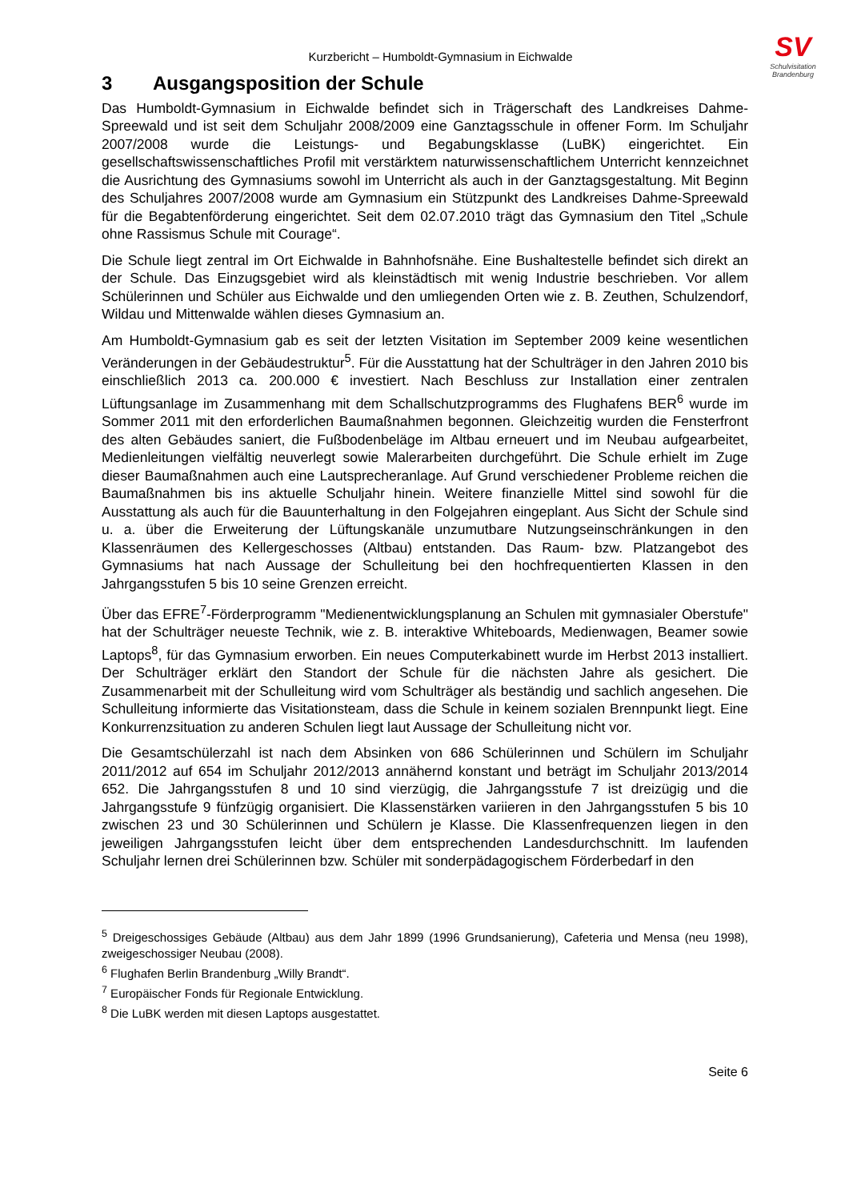SV
Schulvisitation
Brandenburg
Kurzbericht – Humboldt-Gymnasium in Eichwalde
3 Ausgangsposition der Schule
Das Humboldt-Gymnasium in Eichwalde befindet sich in Trägerschaft des Landkreises Dahme-Spreewald und ist seit dem Schuljahr 2008/2009 eine Ganztagsschule in offener Form. Im Schuljahr 2007/2008 wurde die Leistungs- und Begabungsklasse (LuBK) eingerichtet. Ein gesellschaftswissenschaftliches Profil mit verstärktem naturwissenschaftlichem Unterricht kennzeichnet die Ausrichtung des Gymnasiums sowohl im Unterricht als auch in der Ganztagsgestaltung. Mit Beginn des Schuljahres 2007/2008 wurde am Gymnasium ein Stützpunkt des Landkreises Dahme-Spreewald für die Begabtenförderung eingerichtet. Seit dem 02.07.2010 trägt das Gymnasium den Titel „Schule ohne Rassismus Schule mit Courage“.
Die Schule liegt zentral im Ort Eichwalde in Bahnhofsnähe. Eine Bushaltestelle befindet sich direkt an der Schule. Das Einzugsgebiet wird als kleinstädtisch mit wenig Industrie beschrieben. Vor allem Schülerinnen und Schüler aus Eichwalde und den umliegenden Orten wie z. B. Zeuthen, Schulzendorf, Wildau und Mittenwalde wählen dieses Gymnasium an.
Am Humboldt-Gymnasium gab es seit der letzten Visitation im September 2009 keine wesentlichen Veränderungen in der Gebäudestruktur<sup>5</sup>. Für die Ausstattung hat der Schulträger in den Jahren 2010 bis einschließlich 2013 ca. 200.000 € investiert. Nach Beschluss zur Installation einer zentralen Lüftungsanlage im Zusammenhang mit dem Schallschutzprogramms des Flughafens BER<sup>6</sup> wurde im Sommer 2011 mit den erforderlichen Baumaßnahmen begonnen. Gleichzeitig wurden die Fensterfront des alten Gebäudes saniert, die Fußbodenbeläge im Altbau erneuert und im Neubau aufgearbeitet, Medienleitungen vielfältig neuverlegt sowie Malerarbeiten durchgeführt. Die Schule erhielt im Zuge dieser Baumaßnahmen auch eine Lautsprecheranlage. Auf Grund verschiedener Probleme reichen die Baumaßnahmen bis ins aktuelle Schuljahr hinein. Weitere finanzielle Mittel sind sowohl für die Ausstattung als auch für die Bauunterhaltung in den Folgejahren eingeplant. Aus Sicht der Schule sind u. a. über die Erweiterung der Lüftungskanäle unzumutbare Nutzungseinschränkungen in den Klassenräumen des Kellergeschosses (Altbau) entstanden. Das Raum- bzw. Platzangebot des Gymnasiums hat nach Aussage der Schulleitung bei den hochfrequentierten Klassen in den Jahrgangsstufen 5 bis 10 seine Grenzen erreicht.
Über das EFRE<sup>7</sup>-Förderprogramm "Medienentwicklungsplanung an Schulen mit gymnasialer Oberstufe" hat der Schulträger neueste Technik, wie z. B. interaktive Whiteboards, Medienwagen, Beamer sowie Laptops<sup>8</sup>, für das Gymnasium erworben. Ein neues Computerkabinett wurde im Herbst 2013 installiert. Der Schulträger erklärt den Standort der Schule für die nächsten Jahre als gesichert. Die Zusammenarbeit mit der Schulleitung wird vom Schulträger als beständig und sachlich angesehen. Die Schulleitung informierte das Visitationsteam, dass die Schule in keinem sozialen Brennpunkt liegt. Eine Konkurrenzsituation zu anderen Schulen liegt laut Aussage der Schulleitung nicht vor.
Die Gesamtschülerzahl ist nach dem Absinken von 686 Schülerinnen und Schülern im Schuljahr 2011/2012 auf 654 im Schuljahr 2012/2013 annähernd konstant und beträgt im Schuljahr 2013/2014 652. Die Jahrgangsstufen 8 und 10 sind vierzügig, die Jahrgangsstufe 7 ist dreizügig und die Jahrgangsstufe 9 fünfzügig organisiert. Die Klassenstärken variieren in den Jahrgangsstufen 5 bis 10 zwischen 23 und 30 Schülerinnen und Schülern je Klasse. Die Klassenfrequenzen liegen in den jeweiligen Jahrgangsstufen leicht über dem entsprechenden Landesdurchschnitt. Im laufenden Schuljahr lernen drei Schülerinnen bzw. Schüler mit sonderpädagogischem Förderbedarf in den
<sup>5</sup> Dreigeschossiges Gebäude (Altbau) aus dem Jahr 1899 (1996 Grundsanierung), Cafeteria und Mensa (neu 1998), zweigeschossiger Neubau (2008).
<sup>6</sup> Flughafen Berlin Brandenburg „Willy Brandt“.
<sup>7</sup> Europäischer Fonds für Regionale Entwicklung.
<sup>8</sup> Die LuBK werden mit diesen Laptops ausgestattet.
Seite 6